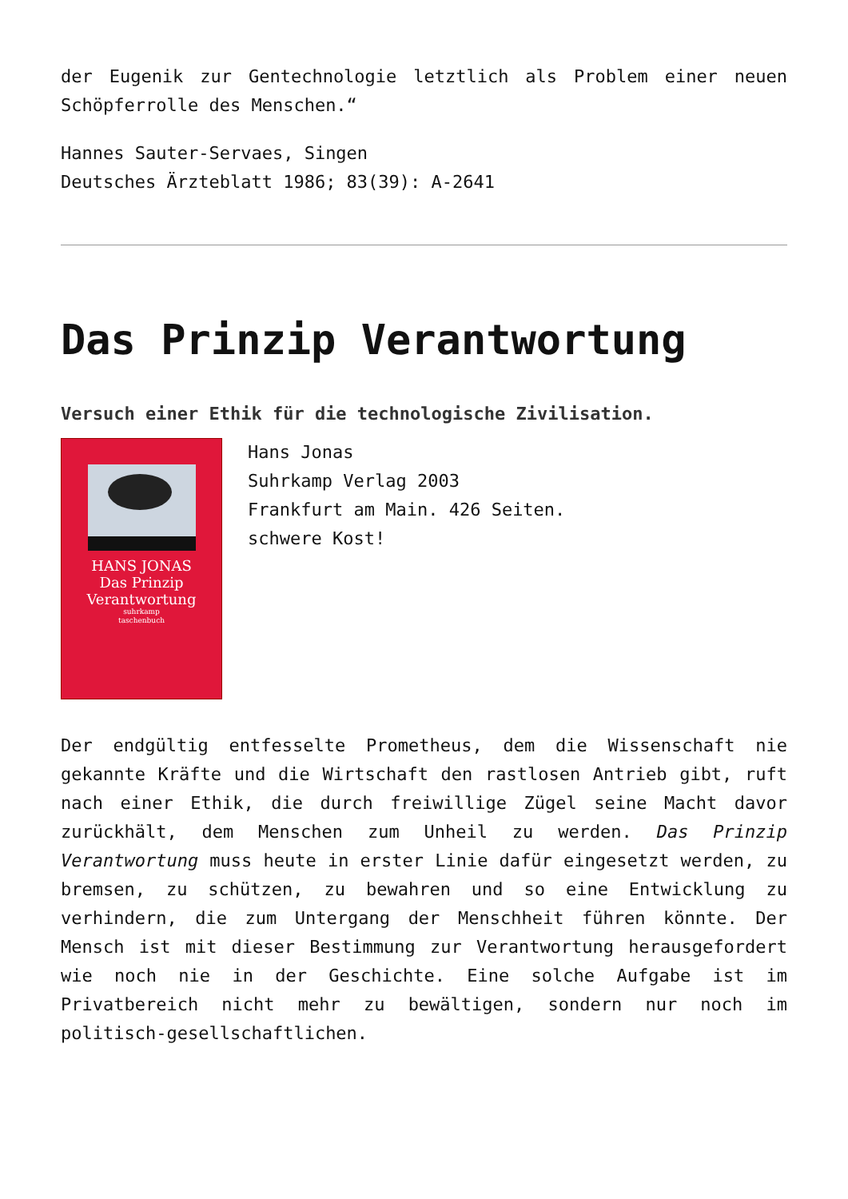der Eugenik zur Gentechnologie letztlich als Problem einer neuen Schöpferrolle des Menschen.“
Hannes Sauter-Servaes, Singen
Deutsches Ärzteblatt 1986; 83(39): A-2641
Das Prinzip Verantwortung
Versuch einer Ethik für die technologische Zivilisation.
HANS JONAS
Das Prinzip
Verantwortung
suhrkamp
taschenbuch
Hans Jonas
Suhrkamp Verlag 2003
Frankfurt am Main. 426 Seiten.
schwere Kost!
Der endgültig entfesselte Prometheus, dem die Wissenschaft nie gekannte Kräfte und die Wirtschaft den rastlosen Antrieb gibt, ruft nach einer Ethik, die durch freiwillige Zügel seine Macht davor zurückhält, dem Menschen zum Unheil zu werden. Das Prinzip Verantwortung muss heute in erster Linie dafür eingesetzt werden, zu bremsen, zu schützen, zu bewahren und so eine Entwicklung zu verhindern, die zum Untergang der Menschheit führen könnte. Der Mensch ist mit dieser Bestimmung zur Verantwortung herausgefordert wie noch nie in der Geschichte. Eine solche Aufgabe ist im Privatbereich nicht mehr zu bewältigen, sondern nur noch im politisch-gesellschaftlichen.